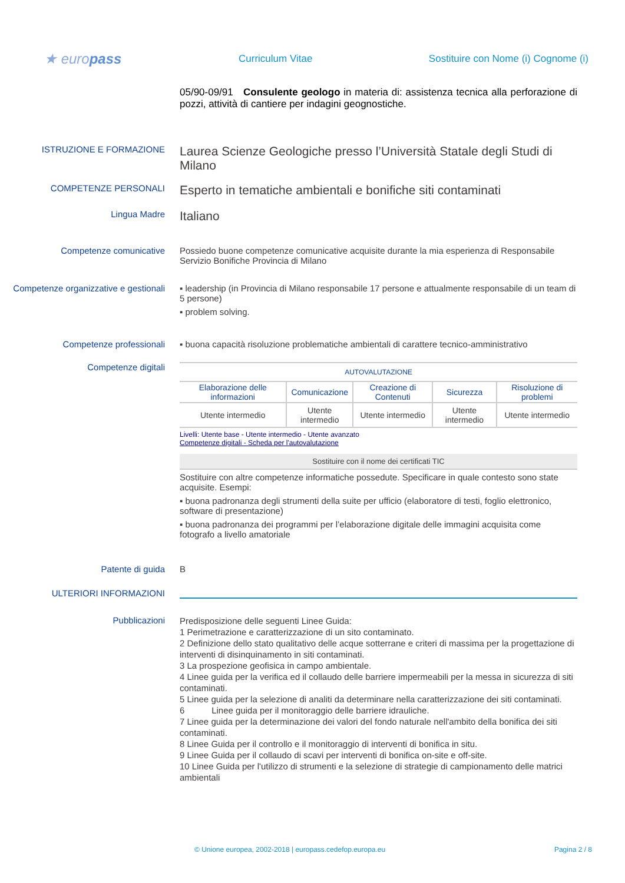★ europass
Curriculum Vitae
Sostituire con Nome (i) Cognome (i)
05/90-09/91 Consulente geologo in materia di: assistenza tecnica alla perforazione di pozzi, attività di cantiere per indagini geognostiche.
ISTRUZIONE E FORMAZIONE
Laurea Scienze Geologiche presso l’Università Statale degli Studi di Milano
COMPETENZE PERSONALI
Esperto in tematiche ambientali e bonifiche siti contaminati
Lingua Madre
Italiano
Competenze comunicative Possiedo buone competenze comunicative acquisite durante la mia esperienza di Responsabile Servizio Bonifiche Provincia di Milano
Competenze organizzative e gestionali
▪ leadership (in Provincia di Milano responsabile 17 persone e attualmente responsabile di un team di 5 persone)
▪ problem solving.
Competenze professionali ▪ buona capacità risoluzione problematiche ambientali di carattere tecnico-amministrativo
Competenze digitali
| AUTOVALUTAZIONE | | | | |
| --- | --- | --- | --- | --- |
| Elaborazione delle informazioni | Comunicazione | Creazione di Contenuti | Sicurezza | Risoluzione di problemi |
| Utente intermedio | Utente intermedio | Utente intermedio | Utente intermedio | Utente intermedio |
Livelli: Utente base - Utente intermedio - Utente avanzato
Competenze digitali - Scheda per l'autovalutazione
Sostituire con il nome dei certificati TIC
Sostituire con altre competenze informatiche possedute. Specificare in quale contesto sono state acquisite. Esempi:
▪ buona padronanza degli strumenti della suite per ufficio (elaboratore di testi, foglio elettronico, software di presentazione)
▪ buona padronanza dei programmi per l’elaborazione digitale delle immagini acquisita come fotografo a livello amatoriale
Patente di guida B
ULTERIORI INFORMAZIONI
Pubblicazioni
Predisposizione delle seguenti Linee Guida:
1 Perimetrazione e caratterizzazione di un sito contaminato.
2 Definizione dello stato qualitativo delle acque sotterrane e criteri di massima per la progettazione di interventi di disinquinamento in siti contaminati.
3 La prospezione geofisica in campo ambientale.
4 Linee guida per la verifica ed il collaudo delle barriere impermeabili per la messa in sicurezza di siti contaminati.
5 Linee guida per la selezione di analiti da determinare nella caratterizzazione dei siti contaminati.
6 Linee guida per il monitoraggio delle barriere idrauliche.
7 Linee guida per la determinazione dei valori del fondo naturale nell'ambito della bonifica dei siti contaminati.
8 Linee Guida per il controllo e il monitoraggio di interventi di bonifica in situ.
9 Linee Guida per il collaudo di scavi per interventi di bonifica on-site e off-site.
10 Linee Guida per l'utilizzo di strumenti e la selezione di strategie di campionamento delle matrici ambientali
© Unione europea, 2002-2018 | europass.cedefop.europa.eu Pagina 2 / 8